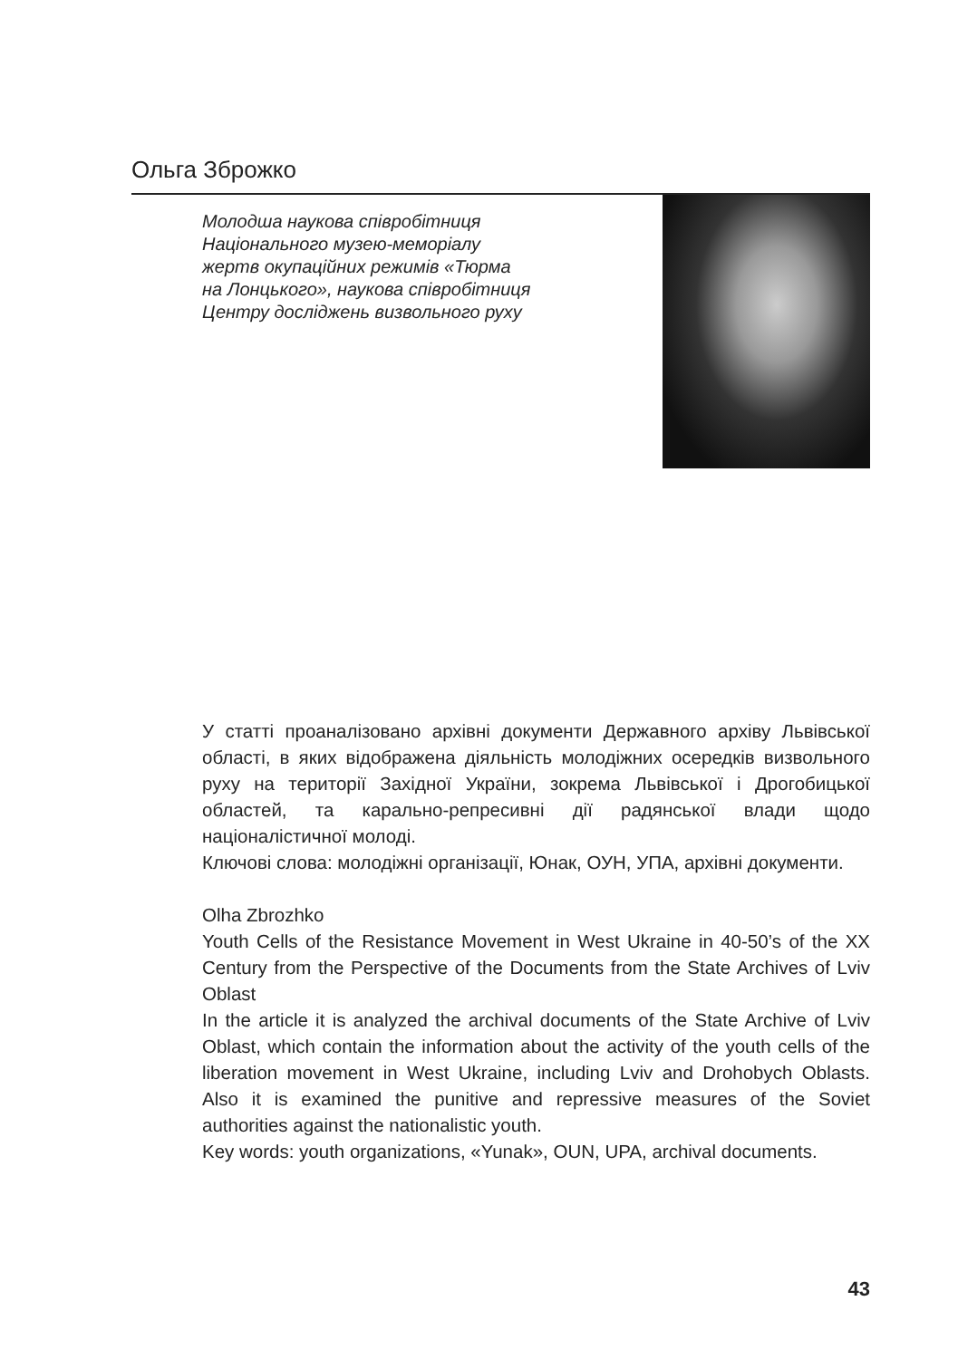Ольга Зброжко
Молодша наукова співробітниця
Національного музею-меморіалу
жертв окупаційних режимів «Тюрма
на Лонцького», наукова співробітниця
Центру досліджень визвольного руху
У статті проаналізовано архівні документи Державного архіву Львівської області, в яких відображена діяльність молодіжних осередків визвольного руху на території Західної України, зокрема Львівської і Дрогобицької областей, та карально-репресивні дії радянської влади щодо націоналістичної молоді.
Ключові слова: молодіжні організації, Юнак, ОУН, УПА, архівні документи.
Olha Zbrozhko
Youth Cells of the Resistance Movement in West Ukraine in 40-50’s of the XX Century from the Perspective of the Documents from the State Archives of Lviv Oblast
In the article it is analyzed the archival documents of the State Archive of Lviv Oblast, which contain the information about the activity of the youth cells of the liberation movement in West Ukraine, including Lviv and Drohobych Oblasts. Also it is examined the punitive and repressive measures of the Soviet authorities against the nationalistic youth.
Key words: youth organizations, «Yunak», OUN, UPA, archival documents.
43